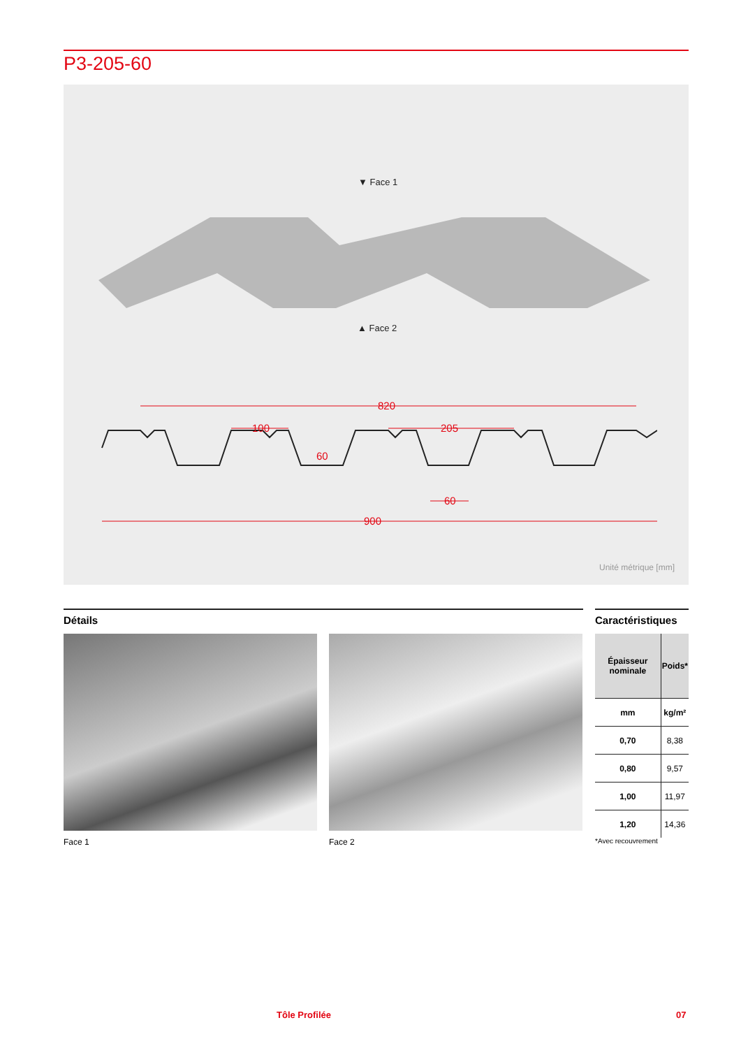P3-205-60
▼ Face 1
▲ Face 2
820
100
205
60
60
900
Unité métrique [mm]
Détails
Caractéristiques
Face 1 Face 2
| Épaisseur nominale | Poids* |
| --- | --- |
| mm | kg/m² |
| 0,70 | 8,38 |
| 0,80 | 9,57 |
| 1,00 | 11,97 |
| 1,20 | 14,36 |
*Avec recouvrement
Tôle Profilée 07